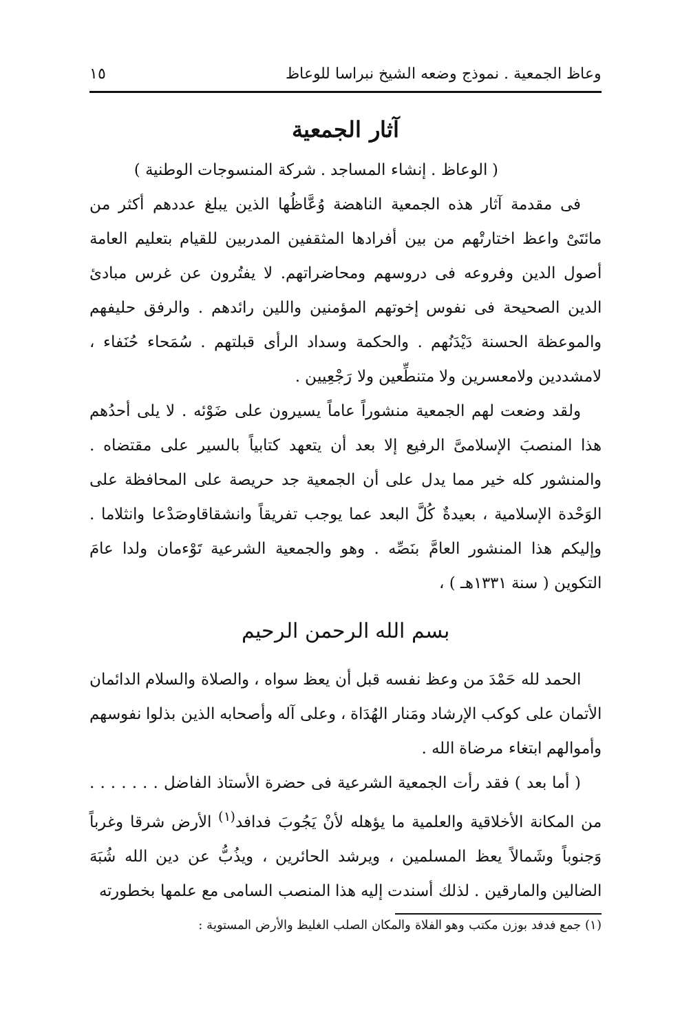وعاظ الجمعية . نموذج وضعه الشيخ نبراسا للوعاظ ١٥
آثار الجمعية
( الوعاظ . إنشاء المساجد . شركة المنسوجات الوطنية )
فى مقدمة آثار هذه الجمعية الناهضة وُعَّاظُها الذين يبلغ عددهم أكثر من مائتَىْ واعظ اختارتْهم من بين أفرادها المثقفين المدربين للقيام بتعليم العامة أصول الدين وفروعه فى دروسهم ومحاضراتهم. لا يفتُرون عن غرس مبادئ الدين الصحيحة فى نفوس إخوتهم المؤمنين واللين رائدهم . والرفق حليفهم والموعظة الحسنة دَيْدَنُهم . والحكمة وسداد الرأى قبلتهم . سُمَحاء حُنَفاء ، لامشددين ولامعسرين ولا متنطِّعين ولا رَجْعِيين .
ولقد وضعت لهم الجمعية منشوراً عاماً يسيرون على ضَوْئه . لا يلى أحدُهم هذا المنصبَ الإسلامىَّ الرفيع إلا بعد أن يتعهد كتابياً بالسير على مقتضاه . والمنشور كله خير مما يدل على أن الجمعية جد حريصة على المحافظة على الوَحْدة الإسلامية ، بعيدةٌ كُلَّ البعد عما يوجب تفريقاً وانشقاقاوصَدْعا وانثلاما . وإليكم هذا المنشور العامَّ بنَصِّه . وهو والجمعية الشرعية تَوْءمان ولدا عامَ التكوين ( سنة ١٣٣١هـ ) ،
بسم الله الرحمن الرحيم
الحمد لله حَمْدَ من وعظ نفسه قبل أن يعظ سواه ، والصلاة والسلام الدائمان الأتمان على كوكب الإرشاد ومَنار الهُدَاة ، وعلى آله وأصحابه الذين بذلوا نفوسهم وأموالهم ابتغاء مرضاة الله .
( أما بعد ) فقد رأت الجمعية الشرعية فى حضرة الأستاذ الفاضل . . . . . . . من المكانة الأخلاقية والعلمية ما يؤهله لأنْ يَجُوبَ فدافد<sup>(١)</sup> الأرض شرقا وغرباً وَجنوباً وشَمالاً يعظ المسلمين ، ويرشد الحائرين ، ويذُبُّ عن دين الله شُبَهَ الضالين والمارقين . لذلك أسندت إليه هذا المنصب السامى مع علمها بخطورته
(١) جمع فدفد بوزن مكتب وهو الفلاة والمكان الصلب الغليظ والأرض المستوية :